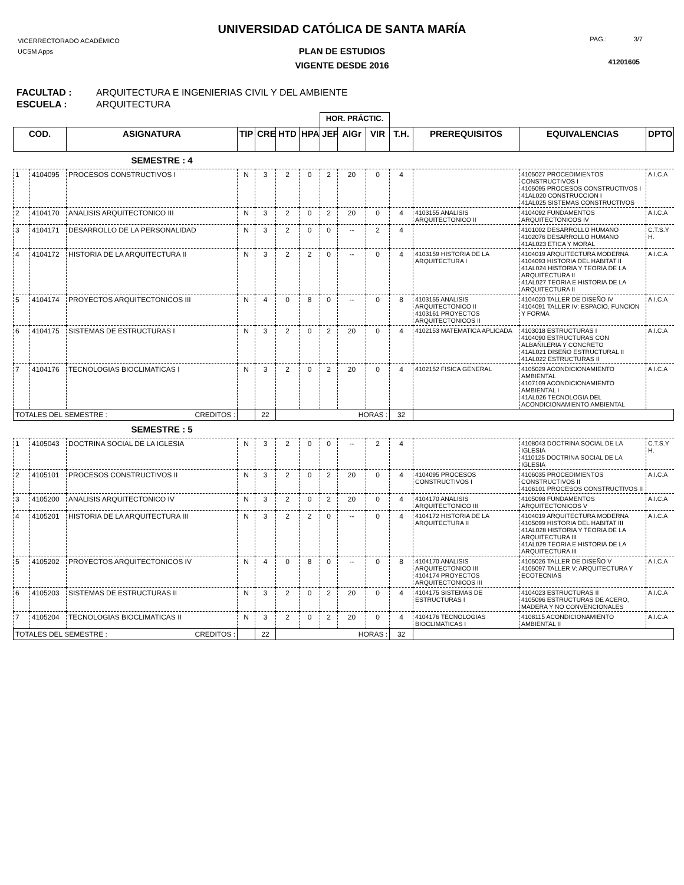UNIVERSIDAD CATÓLICA DE SANTA MARÍA
VICERRECTORADO ACADÉMICO
UCSM Apps
PAG.: 3/7
41201605
PLAN DE ESTUDIOS
VIGENTE DESDE 2016
FACULTAD : ARQUITECTURA E INGENIERIAS CIVIL Y DEL AMBIENTE
ESCUELA : ARQUITECTURA
| | | | | | | | HOR. PRÁCTIC. | | | | | | |
| COD. | | ASIGNATURA | TIP | CRE | HTD | HPA | JEF | AlGr | VIR | T.H. | PREREQUISITOS | EQUIVALENCIAS | DPTO |
| SEMESTRE : 4 | | | | | | | | | | | | | |
| 1 | 4104095 | PROCESOS CONSTRUCTIVOS I | N | 3 | 2 | 0 | 2 | 20 | 0 | 4 | | 4105027 PROCEDIMIENTOS CONSTRUCTIVOS I 4105095 PROCESOS CONSTRUCTIVOS I 41AL020 CONSTRUCCION I 41AL025 SISTEMAS CONSTRUCTIVOS | A.I.C.A |
| 2 | 4104170 | ANALISIS ARQUITECTONICO III | N | 3 | 2 | 0 | 2 | 20 | 0 | 4 | 4103155 ANALISIS ARQUITECTONICO II | 4104092 FUNDAMENTOS ARQUITECTONICOS IV | A.I.C.A |
| 3 | 4104171 | DESARROLLO DE LA PERSONALIDAD | N | 3 | 2 | 0 | 0 | -- | 2 | 4 | | 4101002 DESARROLLO HUMANO 4102076 DESARROLLO HUMANO 41AL023 ETICA Y MORAL | C.T.S.Y H. |
| 4 | 4104172 | HISTORIA DE LA ARQUITECTURA II | N | 3 | 2 | 2 | 0 | -- | 0 | 4 | 4103159 HISTORIA DE LA ARQUITECTURA I | 4104019 ARQUITECTURA MODERNA 4104093 HISTORIA DEL HABITAT II 41AL024 HISTORIA Y TEORIA DE LA ARQUITECTURA II 41AL027 TEORIA E HISTORIA DE LA ARQUITECTURA II | A.I.C.A |
| 5 | 4104174 | PROYECTOS ARQUITECTONICOS III | N | 4 | 0 | 8 | 0 | -- | 0 | 8 | 4103155 ANALISIS ARQUITECTONICO II 4103161 PROYECTOS ARQUITECTONICOS II | 4104020 TALLER DE DISEÑO IV 4104091 TALLER IV: ESPACIO, FUNCION Y FORMA | A.I.C.A |
| 6 | 4104175 | SISTEMAS DE ESTRUCTURAS I | N | 3 | 2 | 0 | 2 | 20 | 0 | 4 | 4102153 MATEMATICA APLICADA | 4103018 ESTRUCTURAS I 4104090 ESTRUCTURAS CON ALBAÑILERIA Y CONCRETO 41AL021 DISEÑO ESTRUCTURAL II 41AL022 ESTRUCTURAS II | A.I.C.A |
| 7 | 4104176 | TECNOLOGIAS BIOCLIMATICAS I | N | 3 | 2 | 0 | 2 | 20 | 0 | 4 | 4102152 FISICA GENERAL | 4105029 ACONDICIONAMIENTO AMBIENTAL 4107109 ACONDICIONAMIENTO AMBIENTAL I 41AL026 TECNOLOGIA DEL ACONDICIONAMIENTO AMBIENTAL | A.I.C.A |
| TOTALES DEL SEMESTRE : CREDITOS : | | | | 22 | HORAS : | | | | | 32 | | | |
| SEMESTRE : 5 | | | | | | | | | | | | | |
| 1 | 4105043 | DOCTRINA SOCIAL DE LA IGLESIA | N | 3 | 2 | 0 | 0 | -- | 2 | 4 | | 4108043 DOCTRINA SOCIAL DE LA IGLESIA 4110125 DOCTRINA SOCIAL DE LA IGLESIA | C.T.S.Y H. |
| 2 | 4105101 | PROCESOS CONSTRUCTIVOS II | N | 3 | 2 | 0 | 2 | 20 | 0 | 4 | 4104095 PROCESOS CONSTRUCTIVOS I | 4106035 PROCEDIMIENTOS CONSTRUCTIVOS II 4106101 PROCESOS CONSTRUCTIVOS II | A.I.C.A |
| 3 | 4105200 | ANALISIS ARQUITECTONICO IV | N | 3 | 2 | 0 | 2 | 20 | 0 | 4 | 4104170 ANALISIS ARQUITECTONICO III | 4105098 FUNDAMENTOS ARQUITECTONICOS V | A.I.C.A |
| 4 | 4105201 | HISTORIA DE LA ARQUITECTURA III | N | 3 | 2 | 2 | 0 | -- | 0 | 4 | 4104172 HISTORIA DE LA ARQUITECTURA II | 4104019 ARQUITECTURA MODERNA 4105099 HISTORIA DEL HABITAT III 41AL028 HISTORIA Y TEORIA DE LA ARQUITECTURA III 41AL029 TEORIA E HISTORIA DE LA ARQUITECTURA III | A.I.C.A |
| 5 | 4105202 | PROYECTOS ARQUITECTONICOS IV | N | 4 | 0 | 8 | 0 | -- | 0 | 8 | 4104170 ANALISIS ARQUITECTONICO III 4104174 PROYECTOS ARQUITECTONICOS III | 4105026 TALLER DE DISEÑO V 4105097 TALLER V: ARQUITECTURA Y ECOTECNIAS | A.I.C.A |
| 6 | 4105203 | SISTEMAS DE ESTRUCTURAS II | N | 3 | 2 | 0 | 2 | 20 | 0 | 4 | 4104175 SISTEMAS DE ESTRUCTURAS I | 4104023 ESTRUCTURAS II 4105096 ESTRUCTURAS DE ACERO, MADERA Y NO CONVENCIONALES | A.I.C.A |
| 7 | 4105204 | TECNOLOGIAS BIOCLIMATICAS II | N | 3 | 2 | 0 | 2 | 20 | 0 | 4 | 4104176 TECNOLOGIAS BIOCLIMATICAS I | 4108115 ACONDICIONAMIENTO AMBIENTAL II | A.I.C.A |
| TOTALES DEL SEMESTRE : CREDITOS : | | | | 22 | HORAS : | | | | | 32 | | | |